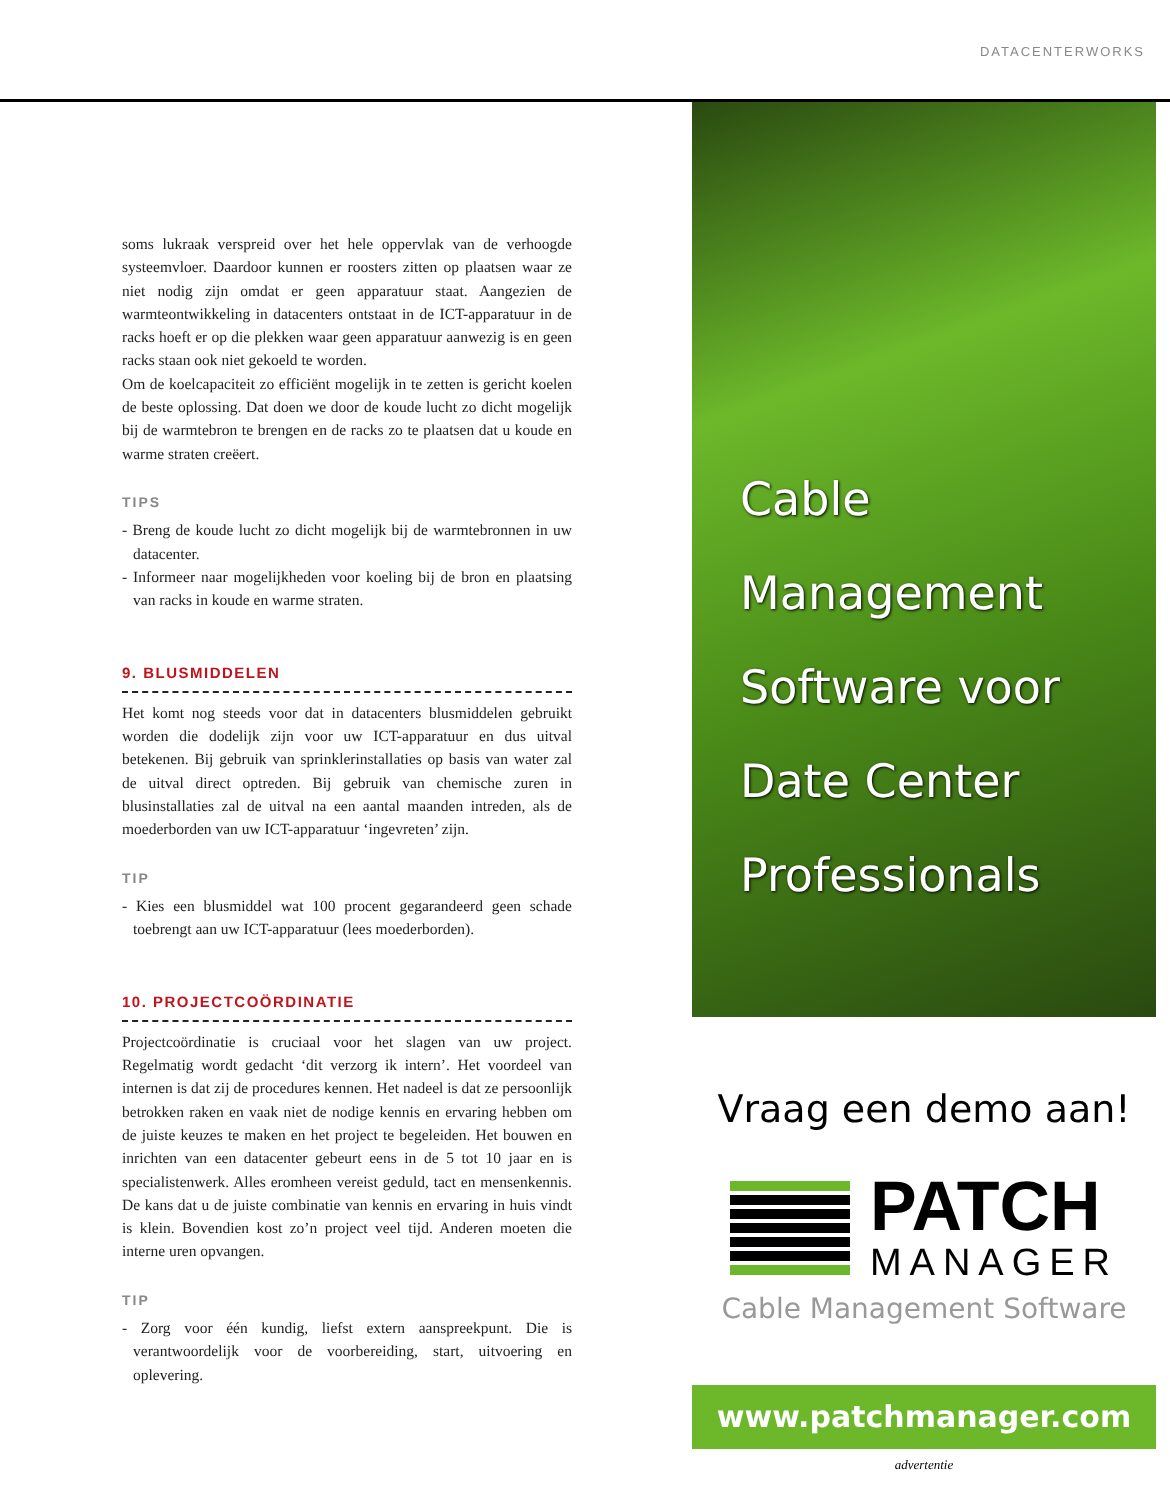DATACENTERWORKS
soms lukraak verspreid over het hele oppervlak van de verhoogde systeemvloer. Daardoor kunnen er roosters zitten op plaatsen waar ze niet nodig zijn omdat er geen apparatuur staat. Aangezien de warmteontwikkeling in datacenters ontstaat in de ICT-apparatuur in de racks hoeft er op die plekken waar geen apparatuur aanwezig is en geen racks staan ook niet gekoeld te worden.
Om de koelcapaciteit zo efficiënt mogelijk in te zetten is gericht koelen de beste oplossing. Dat doen we door de koude lucht zo dicht mogelijk bij de warmtebron te brengen en de racks zo te plaatsen dat u koude en warme straten creëert.
TIPS
- Breng de koude lucht zo dicht mogelijk bij de warmtebronnen in uw datacenter.
- Informeer naar mogelijkheden voor koeling bij de bron en plaatsing van racks in koude en warme straten.
9. BLUSMIDDELEN
Het komt nog steeds voor dat in datacenters blusmiddelen gebruikt worden die dodelijk zijn voor uw ICT-apparatuur en dus uitval betekenen. Bij gebruik van sprinklerinstallaties op basis van water zal de uitval direct optreden. Bij gebruik van chemische zuren in blusinstallaties zal de uitval na een aantal maanden intreden, als de moederborden van uw ICT-apparatuur ‘ingevreten’ zijn.
TIP
- Kies een blusmiddel wat 100 procent gegarandeerd geen schade toebrengt aan uw ICT-apparatuur (lees moederborden).
10. PROJECTCOÖRDINATIE
Projectcoördinatie is cruciaal voor het slagen van uw project. Regelmatig wordt gedacht ‘dit verzorg ik intern’. Het voordeel van internen is dat zij de procedures kennen. Het nadeel is dat ze persoonlijk betrokken raken en vaak niet de nodige kennis en ervaring hebben om de juiste keuzes te maken en het project te begeleiden. Het bouwen en inrichten van een datacenter gebeurt eens in de 5 tot 10 jaar en is specialistenwerk. Alles eromheen vereist geduld, tact en mensenkennis. De kans dat u de juiste combinatie van kennis en ervaring in huis vindt is klein. Bovendien kost zo’n project veel tijd. Anderen moeten die interne uren opvangen.
TIP
- Zorg voor één kundig, liefst extern aanspreekpunt. Die is verantwoordelijk voor de voorbereiding, start, uitvoering en oplevering.
Cable
Management
Software voor
Date Center
Professionals
Vraag een demo aan!
PATCH
MANAGER
Cable Management Software
www.patchmanager.com
advertentie